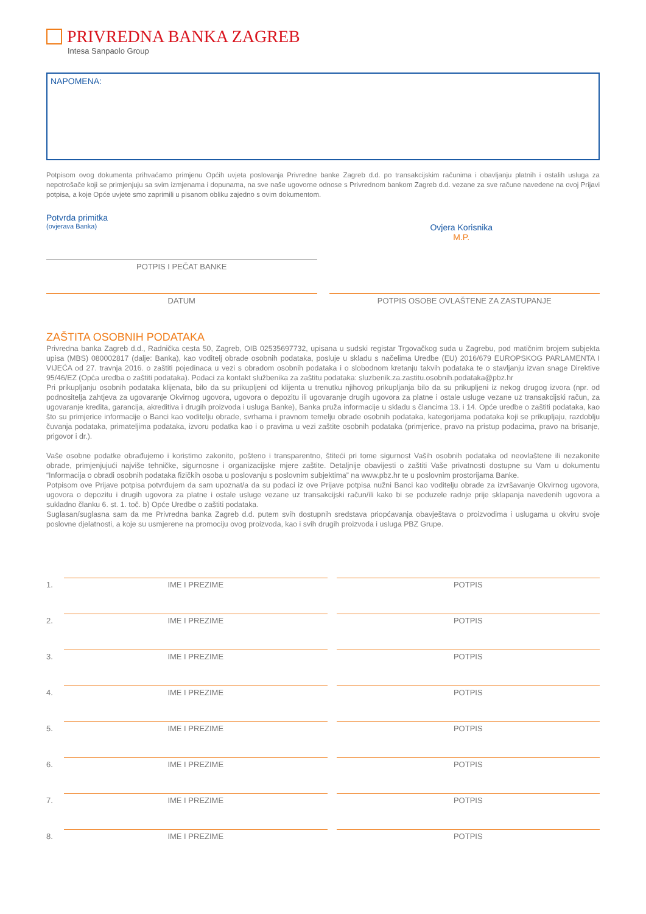PRIVREDNA BANKA ZAGREB
Intesa Sanpaolo Group
NAPOMENA:
Potpisom ovog dokumenta prihvaćamo primjenu Općih uvjeta poslovanja Privredne banke Zagreb d.d. po transakcijskim računima i obavljanju platnih i ostalih usluga za nepotrošače koji se primjenjuju sa svim izmjenama i dopunama, na sve naše ugovorne odnose s Privrednom bankom Zagreb d.d. vezane za sve račune navedene na ovoj Prijavi potpisa, a koje Opće uvjete smo zaprimili u pisanom obliku zajedno s ovim dokumentom.
Potvrda primitka
(ovjerava Banka)
Ovjera Korisnika
M.P.
POTPIS I PEČAT BANKE
DATUM POTPIS OSOBE OVLAŠTENE ZA ZASTUPANJE
ZAŠTITA OSOBNIH PODATAKA
Privredna banka Zagreb d.d., Radnička cesta 50, Zagreb, OIB 02535697732, upisana u sudski registar Trgovačkog suda u Zagrebu, pod matičnim brojem subjekta upisa (MBS) 080002817 (dalje: Banka), kao voditelj obrade osobnih podataka, posluje u skladu s načelima Uredbe (EU) 2016/679 EUROPSKOG PARLAMENTA I VIJEĆA od 27. travnja 2016. o zaštiti pojedinaca u vezi s obradom osobnih podataka i o slobodnom kretanju takvih podataka te o stavljanju izvan snage Direktive 95/46/EZ (Opća uredba o zaštiti podataka). Podaci za kontakt službenika za zaštitu podataka: sluzbenik.za.zastitu.osobnih.podataka@pbz.hr
Pri prikupljanju osobnih podataka klijenata, bilo da su prikupljeni od klijenta u trenutku njihovog prikupljanja bilo da su prikupljeni iz nekog drugog izvora (npr. od podnositelja zahtjeva za ugovaranje Okvirnog ugovora, ugovora o depozitu ili ugovaranje drugih ugovora za platne i ostale usluge vezane uz transakcijski račun, za ugovaranje kredita, garancija, akreditiva i drugih proizvoda i usluga Banke), Banka pruža informacije u skladu s člancima 13. i 14. Opće uredbe o zaštiti podataka, kao što su primjerice informacije o Banci kao voditelju obrade, svrhama i pravnom temelju obrade osobnih podataka, kategorijama podataka koji se prikupljaju, razdoblju čuvanja podataka, primateljima podataka, izvoru podatka kao i o pravima u vezi zaštite osobnih podataka (primjerice, pravo na pristup podacima, pravo na brisanje, prigovor i dr.).
Vaše osobne podatke obrađujemo i koristimo zakonito, pošteno i transparentno, štiteći pri tome sigurnost Vaših osobnih podataka od neovlaštene ili nezakonite obrade, primjenjujući najviše tehničke, sigurnosne i organizacijske mjere zaštite. Detaljnije obavijesti o zaštiti Vaše privatnosti dostupne su Vam u dokumentu “Informacija o obradi osobnih podataka fizičkih osoba u poslovanju s poslovnim subjektima” na www.pbz.hr te u poslovnim prostorijama Banke.
Potpisom ove Prijave potpisa potvrđujem da sam upoznat/a da su podaci iz ove Prijave potpisa nužni Banci kao voditelju obrade za izvršavanje Okvirnog ugovora, ugovora o depozitu i drugih ugovora za platne i ostale usluge vezane uz transakcijski račun/ili kako bi se poduzele radnje prije sklapanja navedenih ugovora a sukladno članku 6. st. 1. toč. b) Opće Uredbe o zaštiti podataka.
Suglasan/suglasna sam da me Privredna banka Zagreb d.d. putem svih dostupnih sredstava priopćavanja obavještava o proizvodima i uslugama u okviru svoje poslovne djelatnosti, a koje su usmjerene na promociju ovog proizvoda, kao i svih drugih proizvoda i usluga PBZ Grupe.
1.
IME I PREZIME
POTPIS
2.
IME I PREZIME
POTPIS
3.
IME I PREZIME
POTPIS
4.
IME I PREZIME
POTPIS
5.
IME I PREZIME
POTPIS
6.
IME I PREZIME
POTPIS
7.
IME I PREZIME
POTPIS
8.
IME I PREZIME
POTPIS